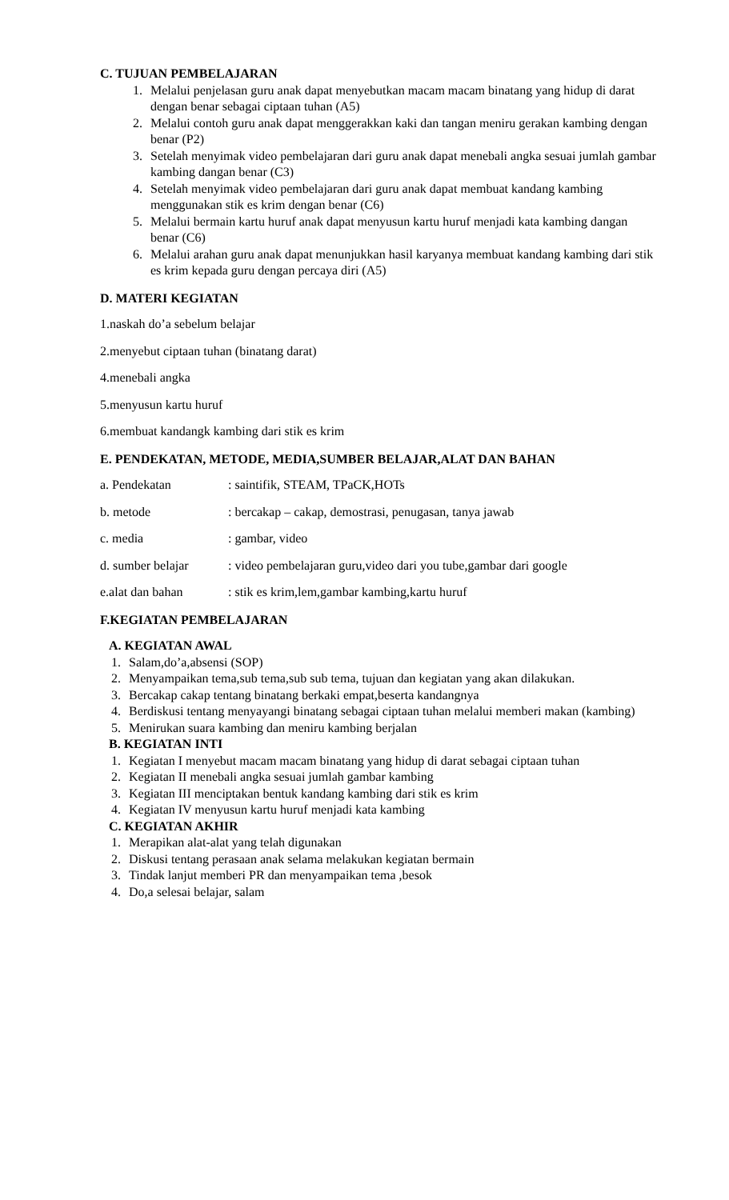C. TUJUAN PEMBELAJARAN
1. Melalui penjelasan guru anak dapat menyebutkan macam macam binatang yang hidup di darat dengan benar sebagai ciptaan tuhan (A5)
2. Melalui contoh guru anak dapat menggerakkan kaki dan tangan meniru gerakan kambing dengan benar (P2)
3. Setelah menyimak video pembelajaran dari guru anak dapat menebali angka sesuai jumlah gambar kambing dangan benar (C3)
4. Setelah menyimak video pembelajaran dari guru anak dapat membuat kandang kambing menggunakan stik es krim dengan benar (C6)
5. Melalui bermain kartu huruf anak dapat menyusun kartu huruf menjadi kata kambing dangan benar (C6)
6. Melalui arahan guru anak dapat menunjukkan hasil karyanya membuat kandang kambing dari stik es krim kepada guru dengan percaya diri (A5)
D. MATERI KEGIATAN
1.naskah do’a sebelum belajar
2.menyebut ciptaan tuhan (binatang darat)
4.menebali angka
5.menyusun kartu huruf
6.membuat kandangk kambing dari stik es krim
E. PENDEKATAN, METODE, MEDIA,SUMBER BELAJAR,ALAT DAN BAHAN
a. Pendekatan: saintifik, STEAM, TPaCK,HOTs
b. metode: bercakap – cakap, demostrasi, penugasan, tanya jawab
c. media: gambar, video
d. sumber belajar: video pembelajaran guru,video dari you tube,gambar dari google
e.alat dan bahan: stik es krim,lem,gambar kambing,kartu huruf
F.KEGIATAN PEMBELAJARAN
A. KEGIATAN AWAL
1. Salam,do’a,absensi (SOP)
2. Menyampaikan tema,sub tema,sub sub tema, tujuan dan kegiatan yang akan dilakukan.
3. Bercakap cakap tentang binatang berkaki empat,beserta kandangnya
4. Berdiskusi tentang menyayangi binatang sebagai ciptaan tuhan melalui memberi makan (kambing)
5. Menirukan suara kambing dan meniru kambing berjalan
B. KEGIATAN INTI
1. Kegiatan I menyebut macam macam binatang yang hidup di darat sebagai ciptaan tuhan
2. Kegiatan II menebali angka sesuai jumlah gambar kambing
3. Kegiatan III menciptakan bentuk kandang kambing dari stik es krim
4. Kegiatan IV menyusun kartu huruf menjadi kata kambing
C. KEGIATAN AKHIR
1. Merapikan alat-alat yang telah digunakan
2. Diskusi tentang perasaan anak selama melakukan kegiatan bermain
3. Tindak lanjut memberi PR dan menyampaikan tema ,besok
4. Do,a selesai belajar, salam